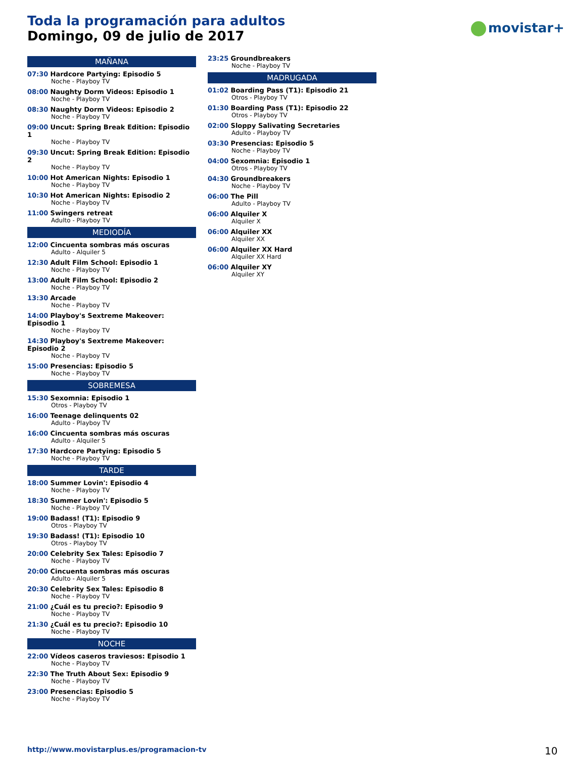Toda la programación para adultos
Domingo, 09 de julio de 2017
movistar+
MAÑANA
07:30 Hardcore Partying: Episodio 5
Noche - Playboy TV
08:00 Naughty Dorm Videos: Episodio 1
Noche - Playboy TV
08:30 Naughty Dorm Videos: Episodio 2
Noche - Playboy TV
09:00 Uncut: Spring Break Edition: Episodio 1
Noche - Playboy TV
09:30 Uncut: Spring Break Edition: Episodio 2
Noche - Playboy TV
10:00 Hot American Nights: Episodio 1
Noche - Playboy TV
10:30 Hot American Nights: Episodio 2
Noche - Playboy TV
11:00 Swingers retreat
Adulto - Playboy TV
MEDIODÍA
12:00 Cincuenta sombras más oscuras
Adulto - Alquiler 5
12:30 Adult Film School: Episodio 1
Noche - Playboy TV
13:00 Adult Film School: Episodio 2
Noche - Playboy TV
13:30 Arcade
Noche - Playboy TV
14:00 Playboy's Sextreme Makeover: Episodio 1
Noche - Playboy TV
14:30 Playboy's Sextreme Makeover: Episodio 2
Noche - Playboy TV
15:00 Presencias: Episodio 5
Noche - Playboy TV
SOBREMESA
15:30 Sexomnia: Episodio 1
Otros - Playboy TV
16:00 Teenage delinquents 02
Adulto - Playboy TV
16:00 Cincuenta sombras más oscuras
Adulto - Alquiler 5
17:30 Hardcore Partying: Episodio 5
Noche - Playboy TV
TARDE
18:00 Summer Lovin': Episodio 4
Noche - Playboy TV
18:30 Summer Lovin': Episodio 5
Noche - Playboy TV
19:00 Badass! (T1): Episodio 9
Otros - Playboy TV
19:30 Badass! (T1): Episodio 10
Otros - Playboy TV
20:00 Celebrity Sex Tales: Episodio 7
Noche - Playboy TV
20:00 Cincuenta sombras más oscuras
Adulto - Alquiler 5
20:30 Celebrity Sex Tales: Episodio 8
Noche - Playboy TV
21:00 ¿Cuál es tu precio?: Episodio 9
Noche - Playboy TV
21:30 ¿Cuál es tu precio?: Episodio 10
Noche - Playboy TV
NOCHE
22:00 Vídeos caseros traviesos: Episodio 1
Noche - Playboy TV
22:30 The Truth About Sex: Episodio 9
Noche - Playboy TV
23:00 Presencias: Episodio 5
Noche - Playboy TV
23:25 Groundbreakers
Noche - Playboy TV
MADRUGADA
01:02 Boarding Pass (T1): Episodio 21
Otros - Playboy TV
01:30 Boarding Pass (T1): Episodio 22
Otros - Playboy TV
02:00 Sloppy Salivating Secretaries
Adulto - Playboy TV
03:30 Presencias: Episodio 5
Noche - Playboy TV
04:00 Sexomnia: Episodio 1
Otros - Playboy TV
04:30 Groundbreakers
Noche - Playboy TV
06:00 The Pill
Adulto - Playboy TV
06:00 Alquiler X
Alquiler X
06:00 Alquiler XX
Alquiler XX
06:00 Alquiler XX Hard
Alquiler XX Hard
06:00 Alquiler XY
Alquiler XY
http://www.movistarplus.es/programacion-tv
10